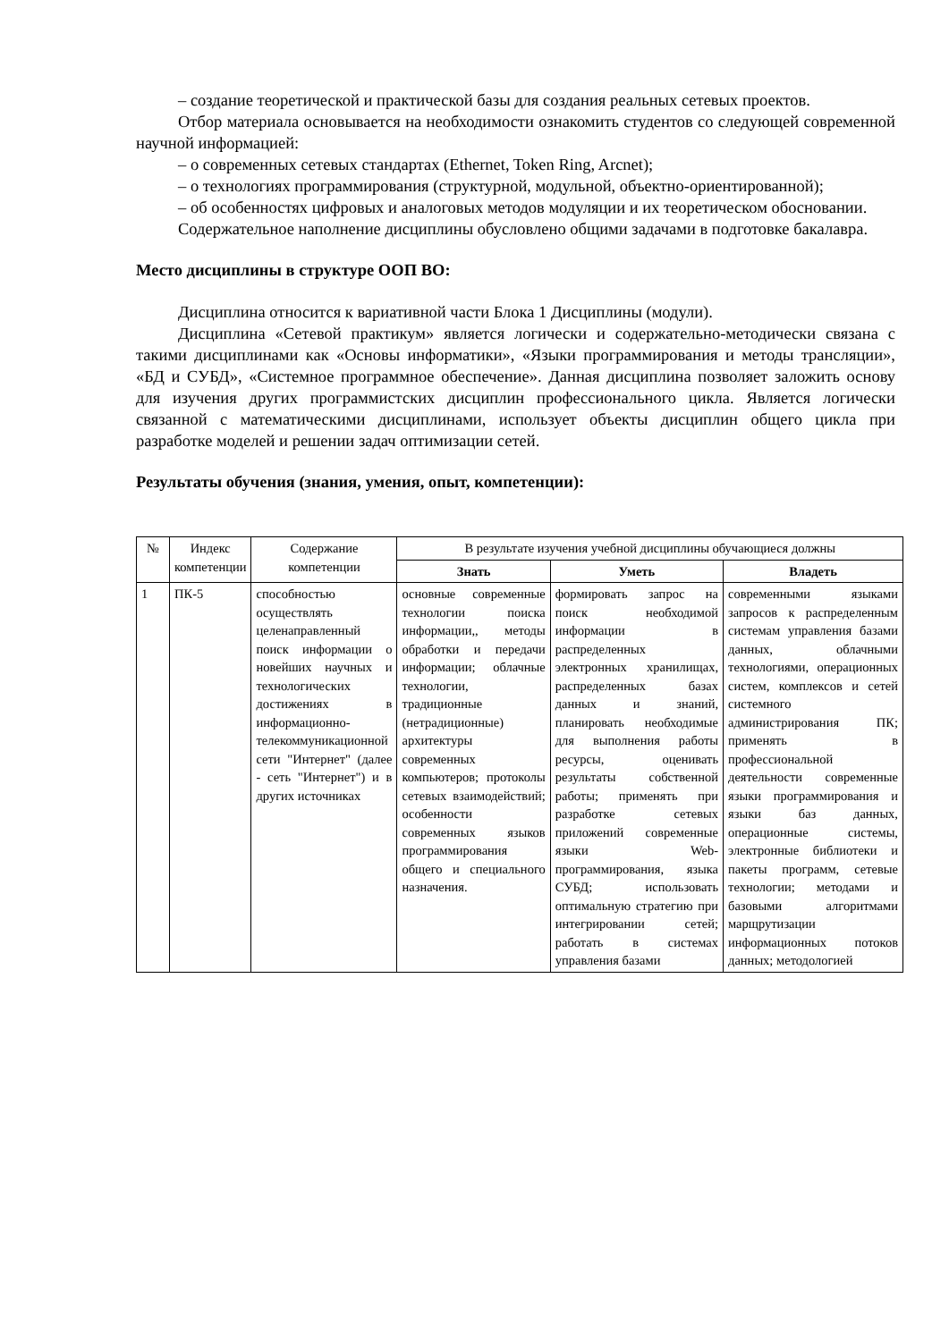– создание теоретической и практической базы для создания реальных сетевых проектов.
Отбор материала основывается на необходимости ознакомить студентов со следующей современной научной информацией:
– о современных сетевых стандартах (Ethernet, Token Ring, Arcnet);
– о технологиях программирования (структурной, модульной, объектно-ориентированной);
– об особенностях цифровых и аналоговых методов модуляции и их теоретическом обосновании.
Содержательное наполнение дисциплины обусловлено общими задачами в подготовке бакалавра.
Место дисциплины в структуре ООП ВО:
Дисциплина относится к вариативной части Блока 1 Дисциплины (модули).
Дисциплина «Сетевой практикум» является логически и содержательно-методически связана с такими дисциплинами как «Основы информатики», «Языки программирования и методы трансляции», «БД и СУБД», «Системное программное обеспечение». Данная дисциплина позволяет заложить основу для изучения других программистских дисциплин профессионального цикла. Является логически связанной с математическими дисциплинами, использует объекты дисциплин общего цикла при разработке моделей и решении задач оптимизации сетей.
Результаты обучения (знания, умения, опыт, компетенции):
| № | Индекс компетенции | Содержание компетенции | В результате изучения учебной дисциплины обучающиеся должны | | |
| --- | --- | --- | --- | --- | --- |
| | | | Знать | Уметь | Владеть |
| 1 | ПК-5 | способностью осуществлять целенаправленный поиск информации о новейших научных и технологических достижениях в информационно-телекоммуникационной сети "Интернет" (далее - сеть "Интернет") и в других источниках | основные современные технологии поиска информации,, методы обработки и передачи информации; облачные технологии, традиционные (нетрадиционные) архитектуры современных компьютеров; протоколы сетевых взаимодействий; особенности современных языков программирования общего и специального назначения. | формировать запрос на поиск необходимой информации в распределенных электронных хранилищах, распределенных базах данных и знаний, планировать необходимые для выполнения работы ресурсы, оценивать результаты собственной работы; применять при разработке сетевых приложений современные языки Web-программирования, языка СУБД; использовать оптимальную стратегию при интегрировании сетей; работать в системах управления базами | современными языками запросов к распределенным системам управления базами данных, облачными технологиями, операционных систем, комплексов и сетей системного администрирования ПК; применять в профессиональной деятельности современные языки программирования и языки баз данных, операционные системы, электронные библиотеки и пакеты программ, сетевые технологии; методами и базовыми алгоритмами марщрутизации информационных потоков данных; методологией |